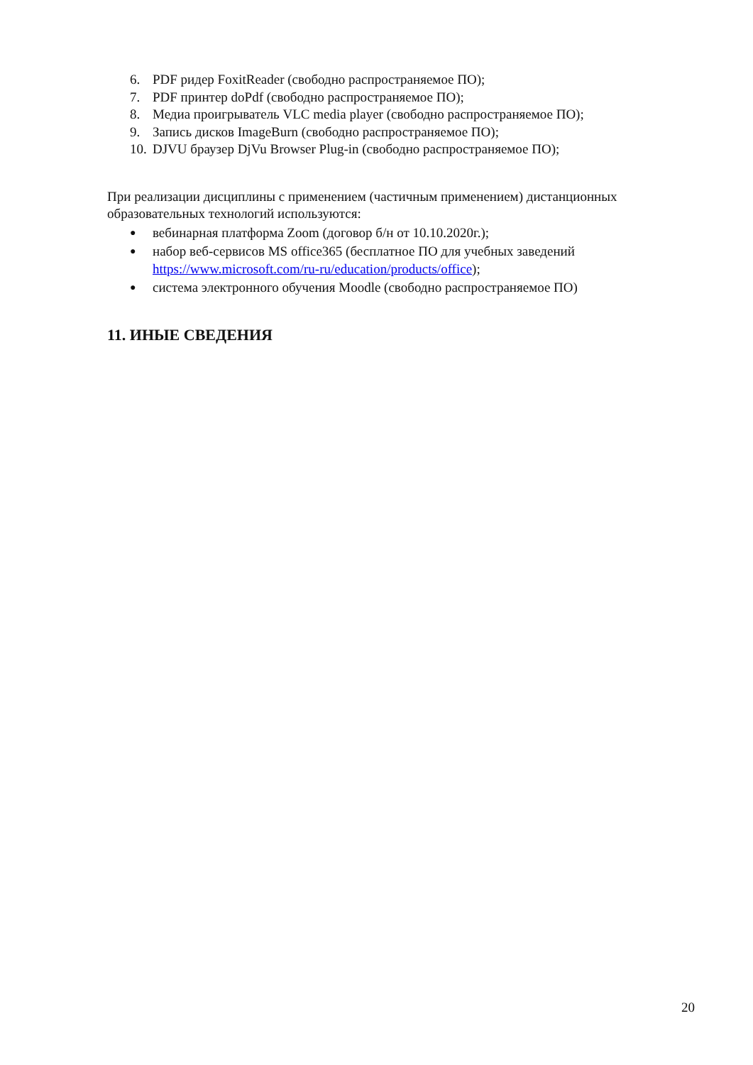6. PDF ридер FoxitReader (свободно распространяемое ПО);
7. PDF принтер doPdf (свободно распространяемое ПО);
8. Медиа проигрыватель VLC media player (свободно распространяемое ПО);
9. Запись дисков ImageBurn (свободно распространяемое ПО);
10. DJVU браузер DjVu Browser Plug-in (свободно распространяемое ПО);
При реализации дисциплины с применением (частичным применением) дистанционных образовательных технологий используются:
● вебинарная платформа Zoom (договор б/н от 10.10.2020г.);
● набор веб-сервисов MS office365 (бесплатное ПО для учебных заведений https://www.microsoft.com/ru-ru/education/products/office);
● система электронного обучения Moodle (свободно распространяемое ПО)
11. ИНЫЕ СВЕДЕНИЯ
20